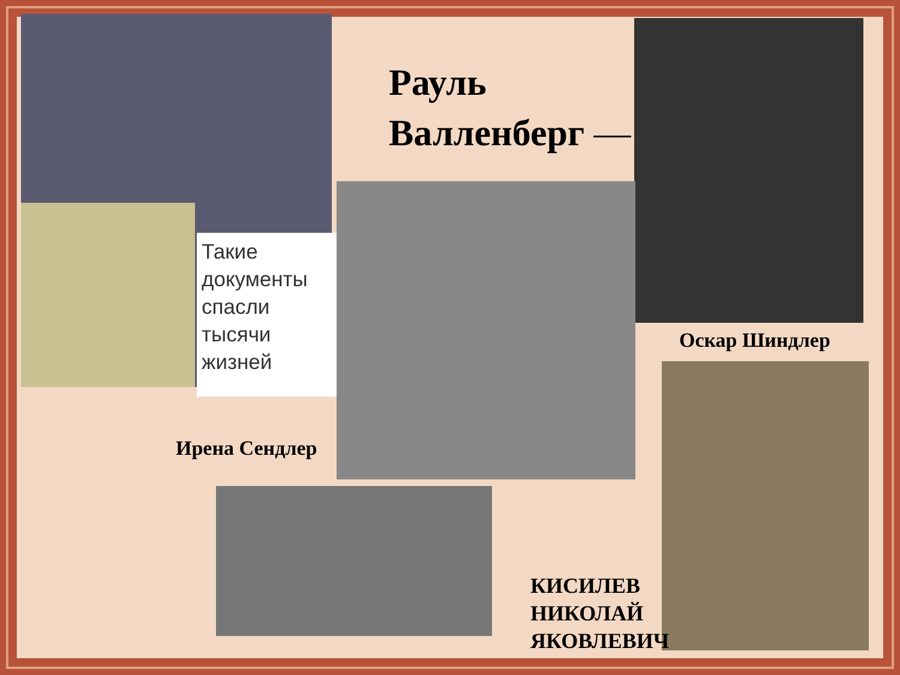Рауль
Валленберг —
Такие документы спасли тысячи жизней
Оскар Шиндлер
Ирена Сендлер
КИСИЛЕВ
НИКОЛАЙ
ЯКОВЛЕВИЧ